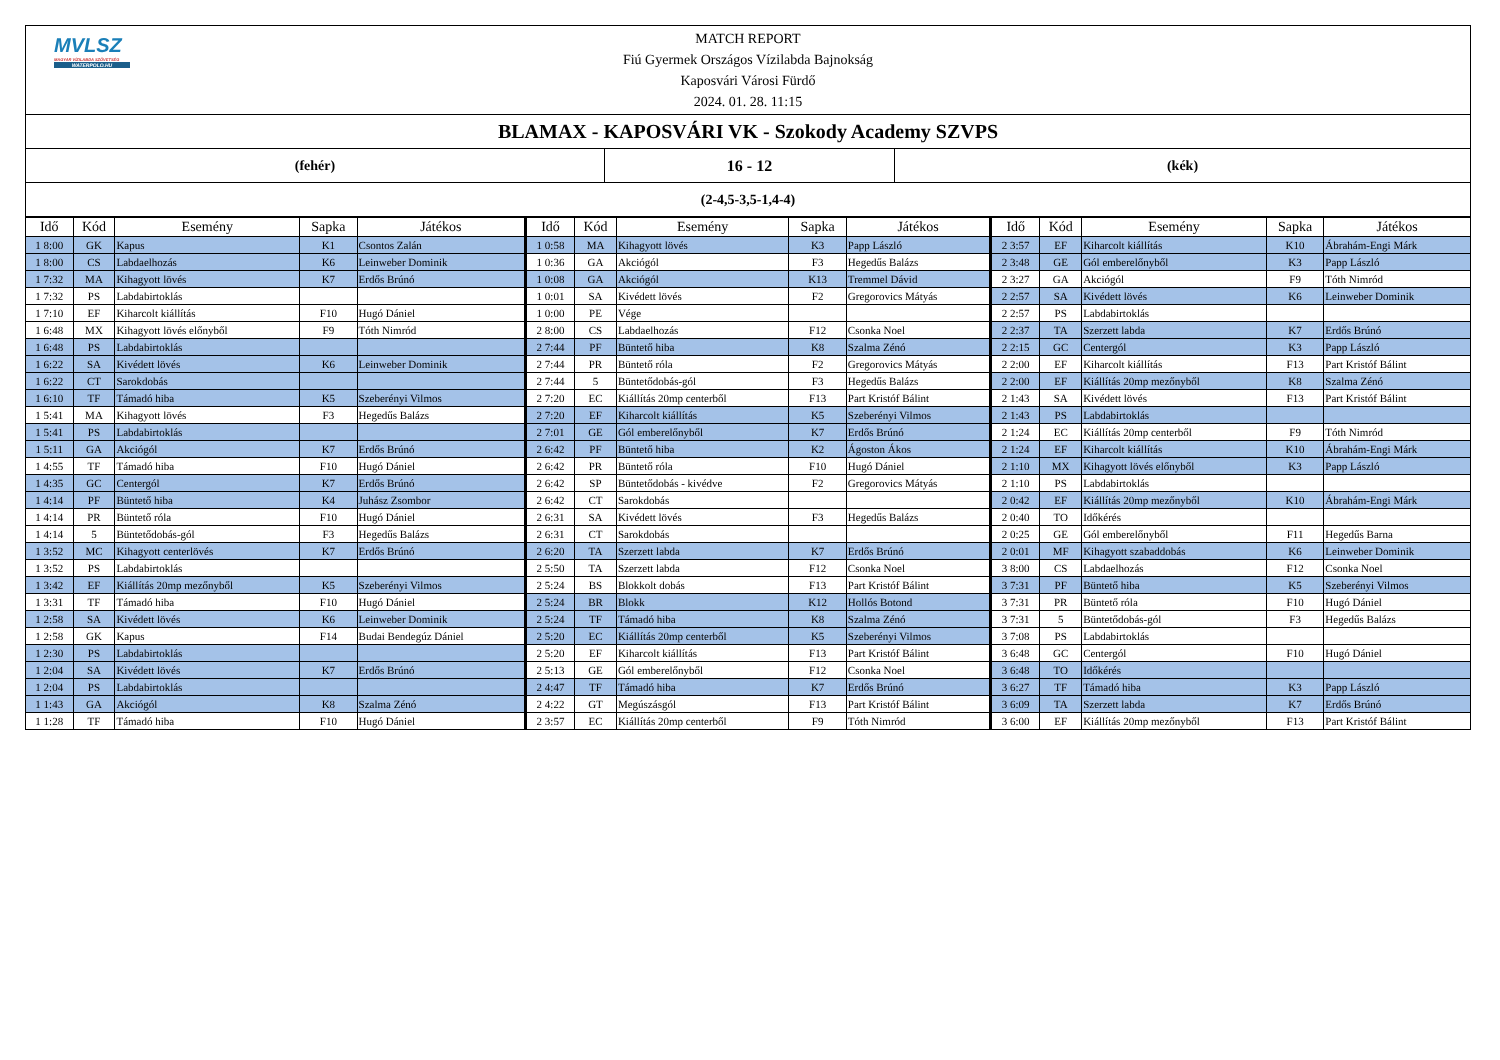MVLSZ
MAGYAR VÍZILABDA SZÖVETSÉG
WATERPOLO.HU
MATCH REPORT
Fiú Gyermek Országos Vízilabda Bajnokság
Kaposvári Városi Fürdő
2024. 01. 28. 11:15
BLAMAX - KAPOSVÁRI VK - Szokody Academy SZVPS
(fehér) 16 - 12 (kék)
(2-4,5-3,5-1,4-4)
| Idő | Kód | Esemény | Sapka | Játékos | Idő | Kód | Esemény | Sapka | Játékos | Idő | Kód | Esemény | Sapka | Játékos |
| --- | --- | --- | --- | --- | --- | --- | --- | --- | --- | --- | --- | --- | --- | --- |
| 1 8:00 | GK | Kapus | K1 | Csontos Zalán | 1 0:58 | MA | Kihagyott lövés | K3 | Papp László | 2 3:57 | EF | Kiharcolt kiállítás | K10 | Ábrahám-Engi Márk |
| 1 8:00 | CS | Labdaelhozás | K6 | Leinweber Dominik | 1 0:36 | GA | Akciógól | F3 | Hegedűs Balázs | 2 3:48 | GE | Gól emberelőnyből | K3 | Papp László |
| 1 7:32 | MA | Kihagyott lövés | K7 | Erdős Brúnó | 1 0:08 | GA | Akciógól | K13 | Tremmel Dávid | 2 3:27 | GA | Akciógól | F9 | Tóth Nimród |
| 1 7:32 | PS | Labdabirtoklás | | | 1 0:01 | SA | Kivédett lövés | F2 | Gregorovics Mátyás | 2 2:57 | SA | Kivédett lövés | K6 | Leinweber Dominik |
| 1 7:10 | EF | Kiharcolt kiállítás | F10 | Hugó Dániel | 1 0:00 | PE | Vége | | | 2 2:57 | PS | Labdabirtoklás | | |
| 1 6:48 | MX | Kihagyott lövés előnyből | F9 | Tóth Nimród | 2 8:00 | CS | Labdaelhozás | F12 | Csonka Noel | 2 2:37 | TA | Szerzett labda | K7 | Erdős Brúnó |
| 1 6:48 | PS | Labdabirtoklás | | | 2 7:44 | PF | Büntető hiba | K8 | Szalma Zénó | 2 2:15 | GC | Centergól | K3 | Papp László |
| 1 6:22 | SA | Kivédett lövés | K6 | Leinweber Dominik | 2 7:44 | PR | Büntető róla | F2 | Gregorovics Mátyás | 2 2:00 | EF | Kiharcolt kiállítás | F13 | Part Kristóf Bálint |
| 1 6:22 | CT | Sarokdobás | | | 2 7:44 | 5 | Büntetődobás-gól | F3 | Hegedűs Balázs | 2 2:00 | EF | Kiállítás 20mp mezőnyből | K8 | Szalma Zénó |
| 1 6:10 | TF | Támadó hiba | K5 | Szeberényi Vilmos | 2 7:20 | EC | Kiállítás 20mp centerből | F13 | Part Kristóf Bálint | 2 1:43 | SA | Kivédett lövés | F13 | Part Kristóf Bálint |
| 1 5:41 | MA | Kihagyott lövés | F3 | Hegedűs Balázs | 2 7:20 | EF | Kiharcolt kiállítás | K5 | Szeberényi Vilmos | 2 1:43 | PS | Labdabirtoklás | | |
| 1 5:41 | PS | Labdabirtoklás | | | 2 7:01 | GE | Gól emberelőnyből | K7 | Erdős Brúnó | 2 1:24 | EC | Kiállítás 20mp centerből | F9 | Tóth Nimród |
| 1 5:11 | GA | Akciógól | K7 | Erdős Brúnó | 2 6:42 | PF | Büntető hiba | K2 | Ágoston Ákos | 2 1:24 | EF | Kiharcolt kiállítás | K10 | Ábrahám-Engi Márk |
| 1 4:55 | TF | Támadó hiba | F10 | Hugó Dániel | 2 6:42 | PR | Büntető róla | F10 | Hugó Dániel | 2 1:10 | MX | Kihagyott lövés előnyből | K3 | Papp László |
| 1 4:35 | GC | Centergól | K7 | Erdős Brúnó | 2 6:42 | SP | Büntetődobás - kivédve | F2 | Gregorovics Mátyás | 2 1:10 | PS | Labdabirtoklás | | |
| 1 4:14 | PF | Büntető hiba | K4 | Juhász Zsombor | 2 6:42 | CT | Sarokdobás | | | 2 0:42 | EF | Kiállítás 20mp mezőnyből | K10 | Ábrahám-Engi Márk |
| 1 4:14 | PR | Büntető róla | F10 | Hugó Dániel | 2 6:31 | SA | Kivédett lövés | F3 | Hegedűs Balázs | 2 0:40 | TO | Időkérés | | |
| 1 4:14 | 5 | Büntetődobás-gól | F3 | Hegedűs Balázs | 2 6:31 | CT | Sarokdobás | | | 2 0:25 | GE | Gól emberelőnyből | F11 | Hegedűs Barna |
| 1 3:52 | MC | Kihagyott centerlövés | K7 | Erdős Brúnó | 2 6:20 | TA | Szerzett labda | K7 | Erdős Brúnó | 2 0:01 | MF | Kihagyott szabaddobás | K6 | Leinweber Dominik |
| 1 3:52 | PS | Labdabirtoklás | | | 2 5:50 | TA | Szerzett labda | F12 | Csonka Noel | 3 8:00 | CS | Labdaelhozás | F12 | Csonka Noel |
| 1 3:42 | EF | Kiállítás 20mp mezőnyből | K5 | Szeberényi Vilmos | 2 5:24 | BS | Blokkolt dobás | F13 | Part Kristóf Bálint | 3 7:31 | PF | Büntető hiba | K5 | Szeberényi Vilmos |
| 1 3:31 | TF | Támadó hiba | F10 | Hugó Dániel | 2 5:24 | BR | Blokk | K12 | Hollós Botond | 3 7:31 | PR | Büntető róla | F10 | Hugó Dániel |
| 1 2:58 | SA | Kivédett lövés | K6 | Leinweber Dominik | 2 5:24 | TF | Támadó hiba | K8 | Szalma Zénó | 3 7:31 | 5 | Büntetődobás-gól | F3 | Hegedűs Balázs |
| 1 2:58 | GK | Kapus | F14 | Budai Bendegúz Dániel | 2 5:20 | EC | Kiállítás 20mp centerből | K5 | Szeberényi Vilmos | 3 7:08 | PS | Labdabirtoklás | | |
| 1 2:30 | PS | Labdabirtoklás | | | 2 5:20 | EF | Kiharcolt kiállítás | F13 | Part Kristóf Bálint | 3 6:48 | GC | Centergól | F10 | Hugó Dániel |
| 1 2:04 | SA | Kivédett lövés | K7 | Erdős Brúnó | 2 5:13 | GE | Gól emberelőnyből | F12 | Csonka Noel | 3 6:48 | TO | Időkérés | | |
| 1 2:04 | PS | Labdabirtoklás | | | 2 4:47 | TF | Támadó hiba | K7 | Erdős Brúnó | 3 6:27 | TF | Támadó hiba | K3 | Papp László |
| 1 1:43 | GA | Akciógól | K8 | Szalma Zénó | 2 4:22 | GT | Megúszásgól | F13 | Part Kristóf Bálint | 3 6:09 | TA | Szerzett labda | K7 | Erdős Brúnó |
| 1 1:28 | TF | Támadó hiba | F10 | Hugó Dániel | 2 3:57 | EC | Kiállítás 20mp centerből | F9 | Tóth Nimród | 3 6:00 | EF | Kiállítás 20mp mezőnyből | F13 | Part Kristóf Bálint |